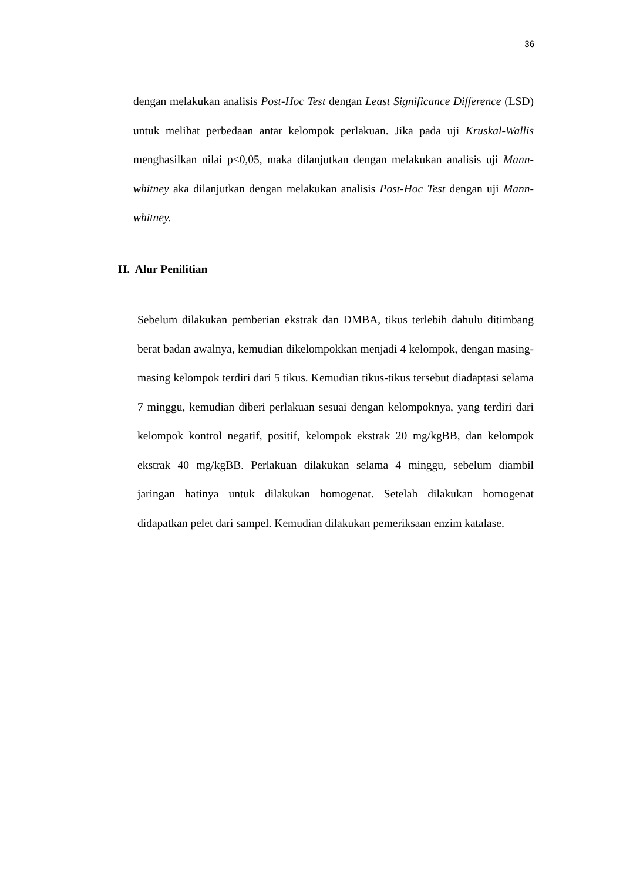36
dengan melakukan analisis Post-Hoc Test dengan Least Significance Difference (LSD) untuk melihat perbedaan antar kelompok perlakuan. Jika pada uji Kruskal-Wallis menghasilkan nilai p<0,05, maka dilanjutkan dengan melakukan analisis uji Mann-whitney aka dilanjutkan dengan melakukan analisis Post-Hoc Test dengan uji Mann-whitney.
H. Alur Penilitian
Sebelum dilakukan pemberian ekstrak dan DMBA, tikus terlebih dahulu ditimbang berat badan awalnya, kemudian dikelompokkan menjadi 4 kelompok, dengan masing-masing kelompok terdiri dari 5 tikus. Kemudian tikus-tikus tersebut diadaptasi selama 7 minggu, kemudian diberi perlakuan sesuai dengan kelompoknya, yang terdiri dari kelompok kontrol negatif, positif, kelompok ekstrak 20 mg/kgBB, dan kelompok ekstrak 40 mg/kgBB. Perlakuan dilakukan selama 4 minggu, sebelum diambil jaringan hatinya untuk dilakukan homogenat. Setelah dilakukan homogenat didapatkan pelet dari sampel. Kemudian dilakukan pemeriksaan enzim katalase.